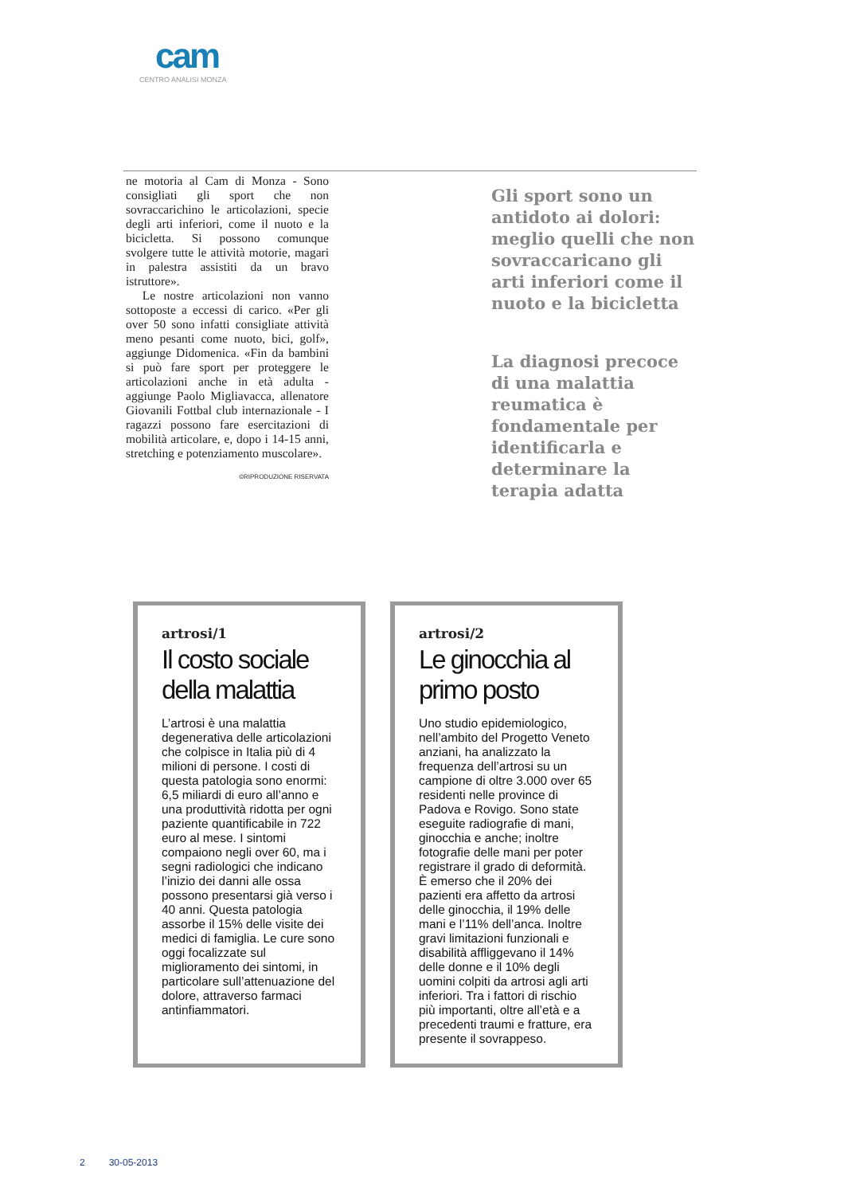cam
CENTRO ANALISI MONZA
ne motoria al Cam di Monza - Sono consigliati gli sport che non sovraccarichino le articolazioni, specie degli arti inferiori, come il nuoto e la bicicletta. Si possono comunque svolgere tutte le attività motorie, magari in palestra assistiti da un bravo istruttore».
Le nostre articolazioni non vanno sottoposte a eccessi di carico. «Per gli over 50 sono infatti consigliate attività meno pesanti come nuoto, bici, golf», aggiunge Didomenica. «Fin da bambini si può fare sport per proteggere le articolazioni anche in età adulta - aggiunge Paolo Migliavacca, allenatore Giovanili Fottbal club internazionale - I ragazzi possono fare esercitazioni di mobilità articolare, e, dopo i 14-15 anni, stretching e potenziamento muscolare».
©RIPRODUZIONE RISERVATA
Gli sport sono un antidoto ai dolori: meglio quelli che non sovraccaricano gli arti inferiori come il nuoto e la bicicletta
La diagnosi precoce di una malattia reumatica è fondamentale per identificarla e determinare la terapia adatta
artrosi/1
Il costo sociale della malattia
L’artrosi è una malattia degenerativa delle articolazioni che colpisce in Italia più di 4 milioni di persone. I costi di questa patologia sono enormi: 6,5 miliardi di euro all’anno e una produttività ridotta per ogni paziente quantificabile in 722 euro al mese. I sintomi compaiono negli over 60, ma i segni radiologici che indicano l’inizio dei danni alle ossa possono presentarsi già verso i 40 anni. Questa patologia assorbe il 15% delle visite dei medici di famiglia. Le cure sono oggi focalizzate sul miglioramento dei sintomi, in particolare sull’attenuazione del dolore, attraverso farmaci antinfiammatori.
artrosi/2
Le ginocchia al primo posto
Uno studio epidemiologico, nell’ambito del Progetto Veneto anziani, ha analizzato la frequenza dell’artrosi su un campione di oltre 3.000 over 65 residenti nelle province di Padova e Rovigo. Sono state eseguite radiografie di mani, ginocchia e anche; inoltre fotografie delle mani per poter registrare il grado di deformità. È emerso che il 20% dei pazienti era affetto da artrosi delle ginocchia, il 19% delle mani e l’11% dell’anca. Inoltre gravi limitazioni funzionali e disabilità affliggevano il 14% delle donne e il 10% degli uomini colpiti da artrosi agli arti inferiori. Tra i fattori di rischio più importanti, oltre all’età e a precedenti traumi e fratture, era presente il sovrappeso.
2 30-05-2013